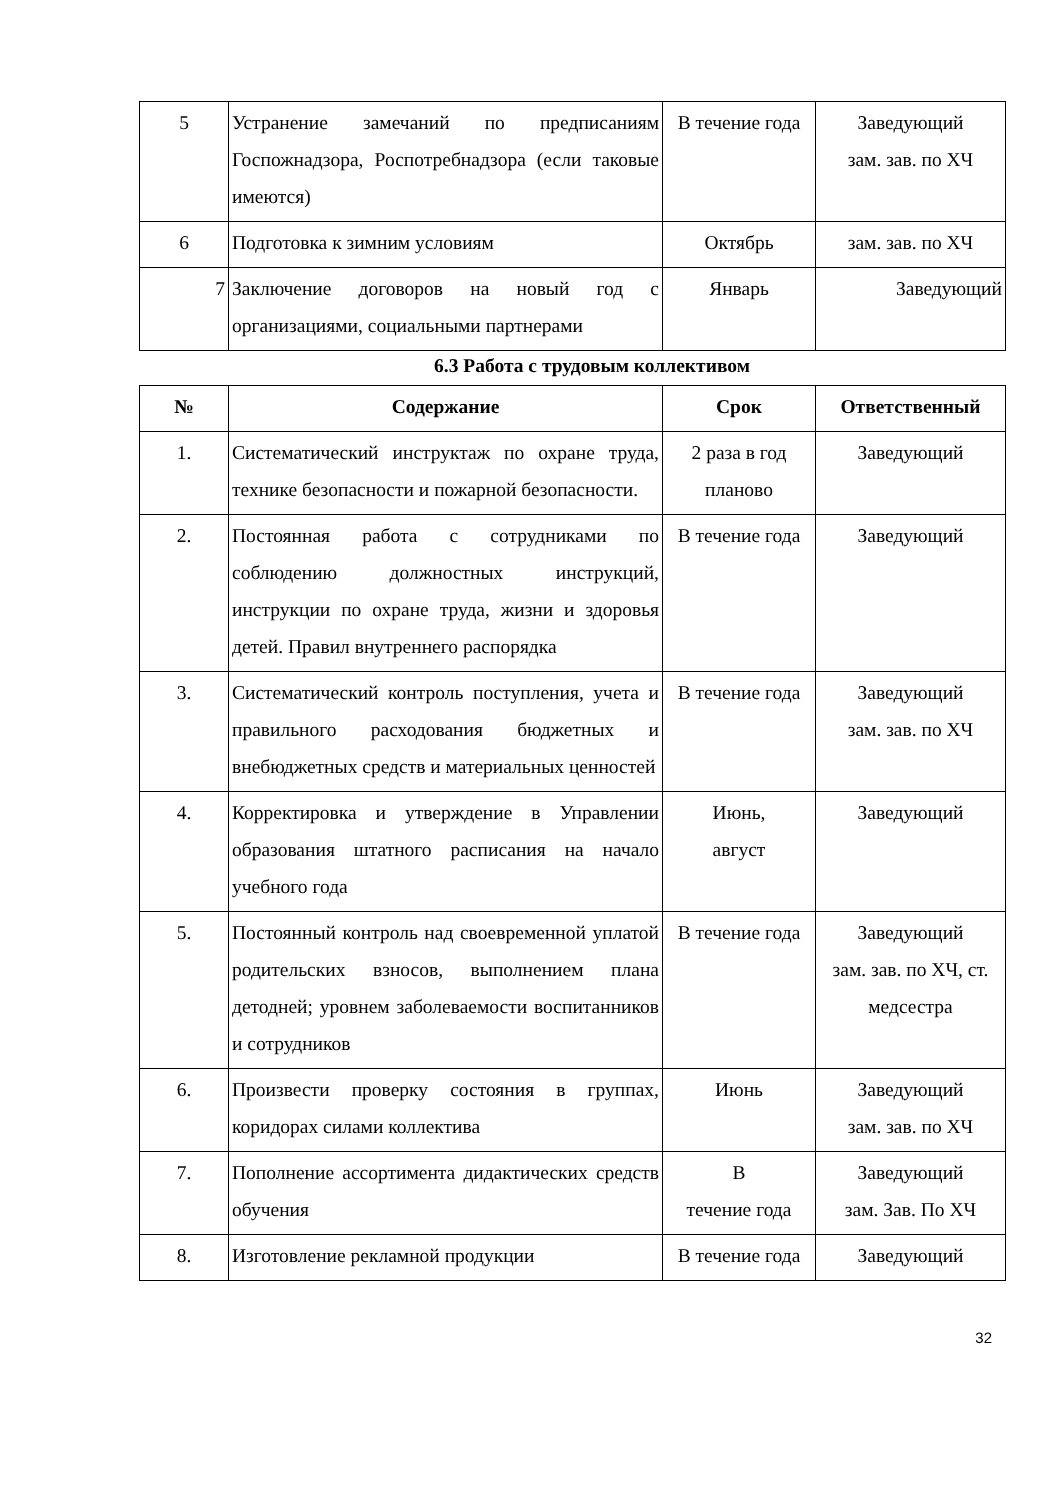| 5 | Устранение замечаний по предписаниям Госпожнадзора, Роспотребнадзора (если таковые имеются) | В течение года | Заведующий зам. зав. по ХЧ |
| 6 | Подготовка к зимним условиям | Октябрь | зам. зав. по ХЧ |
| 7 | Заключение договоров на новый год с организациями, социальными партнерами | Январь | Заведующий |
6.3 Работа с трудовым коллективом
| № | Содержание | Срок | Ответственный |
| --- | --- | --- | --- |
| 1. | Систематический инструктаж по охране труда, технике безопасности и пожарной безопасности. | 2 раза в год планово | Заведующий |
| 2. | Постоянная работа с сотрудниками по соблюдению должностных инструкций, инструкции по охране труда, жизни и здоровья детей. Правил внутреннего распорядка | В течение года | Заведующий |
| 3. | Систематический контроль поступления, учета и правильного расходования бюджетных и внебюджетных средств и материальных ценностей | В течение года | Заведующий зам. зав. по ХЧ |
| 4. | Корректировка и утверждение в Управлении образования штатного расписания на начало учебного года | Июнь, август | Заведующий |
| 5. | Постоянный контроль над своевременной уплатой родительских взносов, выполнением плана детодней; уровнем заболеваемости воспитанников и сотрудников | В течение года | Заведующий зам. зав. по ХЧ, ст. медсестра |
| 6. | Произвести проверку состояния в группах, коридорах силами коллектива | Июнь | Заведующий зам. зав. по ХЧ |
| 7. | Пополнение ассортимента дидактических средств обучения | В течение года | Заведующий зам. Зав. По ХЧ |
| 8. | Изготовление рекламной продукции | В течение года | Заведующий |
32